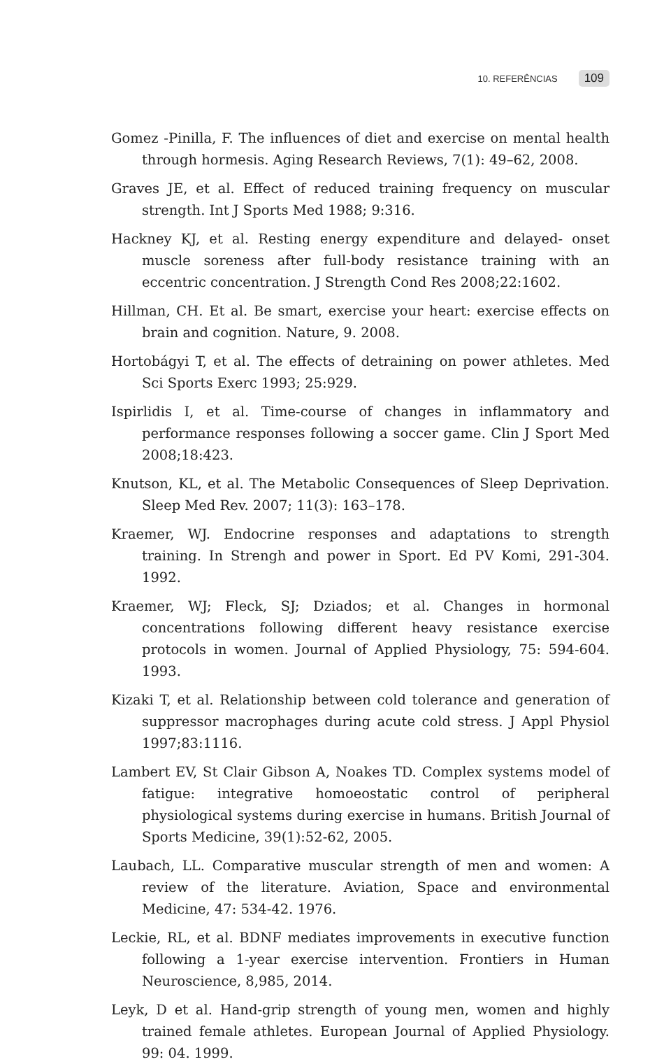10. REFERÊNCIAS 109
Gomez -Pinilla, F. The influences of diet and exercise on mental health through hormesis. Aging Research Reviews, 7(1): 49–62, 2008.
Graves JE, et al. Effect of reduced training frequency on muscular strength. Int J Sports Med 1988; 9:316.
Hackney KJ, et al. Resting energy expenditure and delayed- onset muscle soreness after full-body resistance training with an eccentric concentration. J Strength Cond Res 2008;22:1602.
Hillman, CH. Et al. Be smart, exercise your heart: exercise effects on brain and cognition. Nature, 9. 2008.
Hortobágyi T, et al. The effects of detraining on power athletes. Med Sci Sports Exerc 1993; 25:929.
Ispirlidis I, et al. Time-course of changes in inflammatory and performance responses following a soccer game. Clin J Sport Med 2008;18:423.
Knutson, KL, et al. The Metabolic Consequences of Sleep Deprivation. Sleep Med Rev. 2007; 11(3): 163–178.
Kraemer, WJ. Endocrine responses and adaptations to strength training. In Strengh and power in Sport. Ed PV Komi, 291-304. 1992.
Kraemer, WJ; Fleck, SJ; Dziados; et al. Changes in hormonal concentrations following different heavy resistance exercise protocols in women. Journal of Applied Physiology, 75: 594-604. 1993.
Kizaki T, et al. Relationship between cold tolerance and generation of suppressor macrophages during acute cold stress. J Appl Physiol 1997;83:1116.
Lambert EV, St Clair Gibson A, Noakes TD. Complex systems model of fatigue: integrative homoeostatic control of peripheral physiological systems during exercise in humans. British Journal of Sports Medicine, 39(1):52-62, 2005.
Laubach, LL. Comparative muscular strength of men and women: A review of the literature. Aviation, Space and environmental Medicine, 47: 534-42. 1976.
Leckie, RL, et al. BDNF mediates improvements in executive function following a 1-year exercise intervention. Frontiers in Human Neuroscience, 8,985, 2014.
Leyk, D et al. Hand-grip strength of young men, women and highly trained female athletes. European Journal of Applied Physiology. 99: 04. 1999.